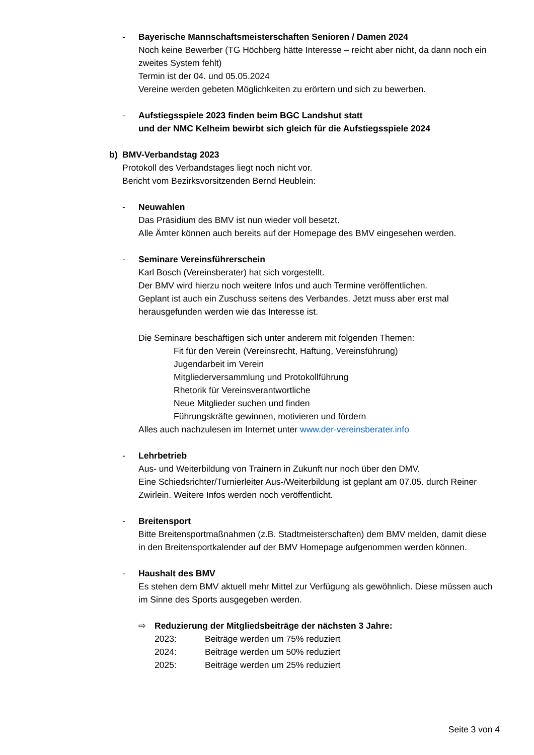- Bayerische Mannschaftsmeisterschaften Senioren / Damen 2024
Noch keine Bewerber (TG Höchberg hätte Interesse – reicht aber nicht, da dann noch ein zweites System fehlt)
Termin ist der 04. und 05.05.2024
Vereine werden gebeten Möglichkeiten zu erörtern und sich zu bewerben.
- Aufstiegsspiele 2023 finden beim BGC Landshut statt
und der NMC Kelheim bewirbt sich gleich für die Aufstiegsspiele 2024
b) BMV-Verbandstag 2023
Protokoll des Verbandstages liegt noch nicht vor.
Bericht vom Bezirksvorsitzenden Bernd Heublein:
- Neuwahlen
Das Präsidium des BMV ist nun wieder voll besetzt.
Alle Ämter können auch bereits auf der Homepage des BMV eingesehen werden.
- Seminare Vereinsführerschein
Karl Bosch (Vereinsberater) hat sich vorgestellt.
Der BMV wird hierzu noch weitere Infos und auch Termine veröffentlichen.
Geplant ist auch ein Zuschuss seitens des Verbandes. Jetzt muss aber erst mal herausgefunden werden wie das Interesse ist.
Die Seminare beschäftigen sich unter anderem mit folgenden Themen:
Fit für den Verein (Vereinsrecht, Haftung, Vereinsführung)
Jugendarbeit im Verein
Mitgliederversammlung und Protokollführung
Rhetorik für Vereinsverantwortliche
Neue Mitglieder suchen und finden
Führungskräfte gewinnen, motivieren und fördern
Alles auch nachzulesen im Internet unter www.der-vereinsberater.info
- Lehrbetrieb
Aus- und Weiterbildung von Trainern in Zukunft nur noch über den DMV.
Eine Schiedsrichter/Turnierleiter Aus-/Weiterbildung ist geplant am 07.05. durch Reiner Zwirlein. Weitere Infos werden noch veröffentlicht.
- Breitensport
Bitte Breitensportmaßnahmen (z.B. Stadtmeisterschaften) dem BMV melden, damit diese in den Breitensportkalender auf der BMV Homepage aufgenommen werden können.
- Haushalt des BMV
Es stehen dem BMV aktuell mehr Mittel zur Verfügung als gewöhnlich. Diese müssen auch im Sinne des Sports ausgegeben werden.
⇨ Reduzierung der Mitgliedsbeiträge der nächsten 3 Jahre:
2023: Beiträge werden um 75% reduziert
2024: Beiträge werden um 50% reduziert
2025: Beiträge werden um 25% reduziert
Seite 3 von 4